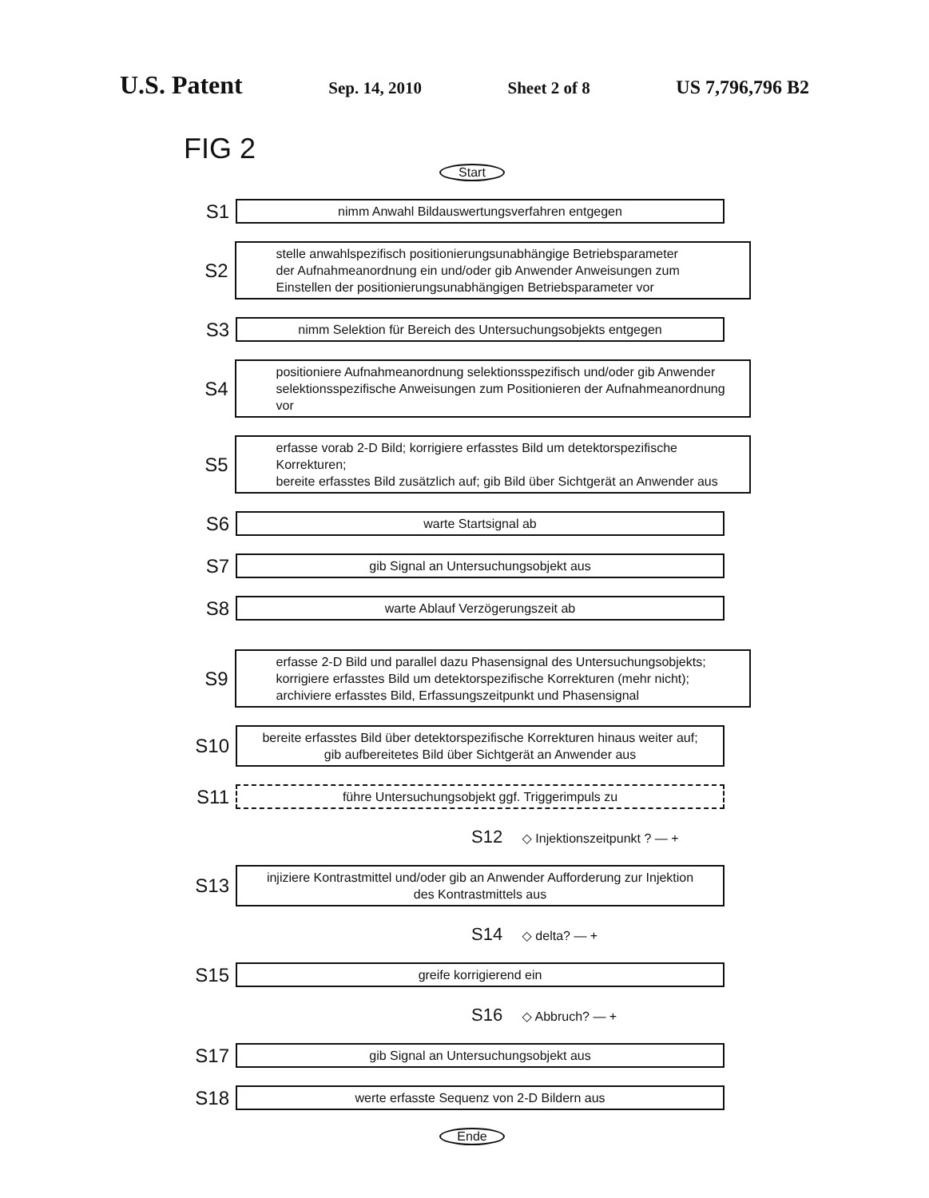U.S. Patent
Sep. 14, 2010 Sheet 2 of 8 US 7,796,796 B2
FIG 2
Start
S1
nimm Anwahl Bildauswertungsverfahren entgegen
S2
stelle anwahlspezifisch positionierungsunabhängige Betriebsparameter
der Aufnahmeanordnung ein und/oder gib Anwender Anweisungen zum
Einstellen der positionierungsunabhängigen Betriebsparameter vor
S3
nimm Selektion für Bereich des Untersuchungsobjekts entgegen
S4
positioniere Aufnahmeanordnung selektionsspezifisch und/oder gib Anwender
selektionsspezifische Anweisungen zum Positionieren der Aufnahmeanordnung vor
S5
erfasse vorab 2-D Bild; korrigiere erfasstes Bild um detektorspezifische Korrekturen;
bereite erfasstes Bild zusätzlich auf; gib Bild über Sichtgerät an Anwender aus
S6
warte Startsignal ab
S7
gib Signal an Untersuchungsobjekt aus
S8
warte Ablauf Verzögerungszeit ab
S9
erfasse 2-D Bild und parallel dazu Phasensignal des Untersuchungsobjekts;
korrigiere erfasstes Bild um detektorspezifische Korrekturen (mehr nicht);
archiviere erfasstes Bild, Erfassungszeitpunkt und Phasensignal
S10
bereite erfasstes Bild über detektorspezifische Korrekturen hinaus weiter auf;
gib aufbereitetes Bild über Sichtgerät an Anwender aus
S11
führe Untersuchungsobjekt ggf. Triggerimpuls zu
S12 ◇ Injektionszeitpunkt ? — +
S13
injiziere Kontrastmittel und/oder gib an Anwender Aufforderung zur Injektion
des Kontrastmittels aus
S14 ◇ delta? — +
S15
greife korrigierend ein
S16 ◇ Abbruch? — +
S17
gib Signal an Untersuchungsobjekt aus
S18
werte erfasste Sequenz von 2-D Bildern aus
Ende